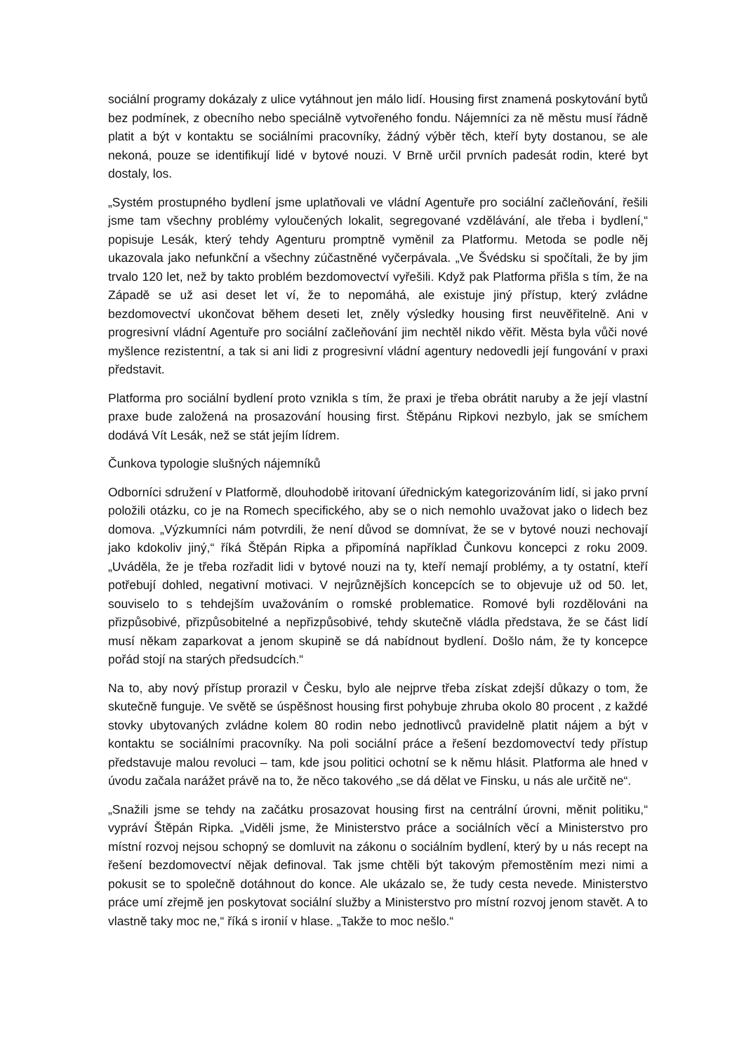sociální programy dokázaly z ulice vytáhnout jen málo lidí. Housing first znamená poskytování bytů bez podmínek, z obecního nebo speciálně vytvořeného fondu. Nájemníci za ně městu musí řádně platit a být v kontaktu se sociálními pracovníky, žádný výběr těch, kteří byty dostanou, se ale nekoná, pouze se identifikují lidé v bytové nouzi. V Brně určil prvních padesát rodin, které byt dostaly, los.
„Systém prostupného bydlení jsme uplatňovali ve vládní Agentuře pro sociální začleňování, řešili jsme tam všechny problémy vyloučených lokalit, segregované vzdělávání, ale třeba i bydlení,“ popisuje Lesák, který tehdy Agenturu promptně vyměnil za Platformu. Metoda se podle něj ukazovala jako nefunkční a všechny zúčastněné vyčerpávala. „Ve Švédsku si spočítali, že by jim trvalo 120 let, než by takto problém bezdomovectví vyřešili. Když pak Platforma přišla s tím, že na Západě se už asi deset let ví, že to nepomáhá, ale existuje jiný přístup, který zvládne bezdomovectví ukončovat během deseti let, zněly výsledky housing first neuvěřitelně. Ani v progresivní vládní Agentuře pro sociální začleňování jim nechtěl nikdo věřit. Města byla vůči nové myšlence rezistentní, a tak si ani lidi z progresivní vládní agentury nedovedli její fungování v praxi představit.
Platforma pro sociální bydlení proto vznikla s tím, že praxi je třeba obrátit naruby a že její vlastní praxe bude založená na prosazování housing first. Štěpánu Ripkovi nezbylo, jak se smíchem dodává Vít Lesák, než se stát jejím lídrem.
Čunkova typologie slušných nájemníků
Odborníci sdružení v Platformě, dlouhodobě iritovaní úřednickým kategorizováním lidí, si jako první položili otázku, co je na Romech specifického, aby se o nich nemohlo uvažovat jako o lidech bez domova. „Výzkumníci nám potvrdili, že není důvod se domnívat, že se v bytové nouzi nechovají jako kdokoliv jiný,“ říká Štěpán Ripka a připomíná například Čunkovu koncepci z roku 2009. „Uváděla, že je třeba rozřadit lidi v bytové nouzi na ty, kteří nemají problémy, a ty ostatní, kteří potřebují dohled, negativní motivaci. V nejrůznějších koncepcích se to objevuje už od 50. let, souviselo to s tehdejším uvažováním o romské problematice. Romové byli rozdělováni na přizpůsobivé, přizpůsobitelné a nepřizpůsobivé, tehdy skutečně vládla představa, že se část lidí musí někam zaparkovat a jenom skupině se dá nabídnout bydlení. Došlo nám, že ty koncepce pořád stojí na starých předsudcích.“
Na to, aby nový přístup prorazil v Česku, bylo ale nejprve třeba získat zdejší důkazy o tom, že skutečně funguje. Ve světě se úspěšnost housing first pohybuje zhruba okolo 80 procent , z každé stovky ubytovaných zvládne kolem 80 rodin nebo jednotlivců pravidelně platit nájem a být v kontaktu se sociálními pracovníky. Na poli sociální práce a řešení bezdomovectví tedy přístup představuje malou revoluci – tam, kde jsou politici ochotní se k němu hlásit. Platforma ale hned v úvodu začala narážet právě na to, že něco takového „se dá dělat ve Finsku, u nás ale určitě ne“.
„Snažili jsme se tehdy na začátku prosazovat housing first na centrální úrovni, měnit politiku,“ vypráví Štěpán Ripka. „Viděli jsme, že Ministerstvo práce a sociálních věcí a Ministerstvo pro místní rozvoj nejsou schopný se domluvit na zákonu o sociálním bydlení, který by u nás recept na řešení bezdomovectví nějak definoval. Tak jsme chtěli být takovým přemostěním mezi nimi a pokusit se to společně dotáhnout do konce. Ale ukázalo se, že tudy cesta nevede. Ministerstvo práce umí zřejmě jen poskytovat sociální služby a Ministerstvo pro místní rozvoj jenom stavět. A to vlastně taky moc ne,“ říká s ironií v hlase. „Takže to moc nešlo.“